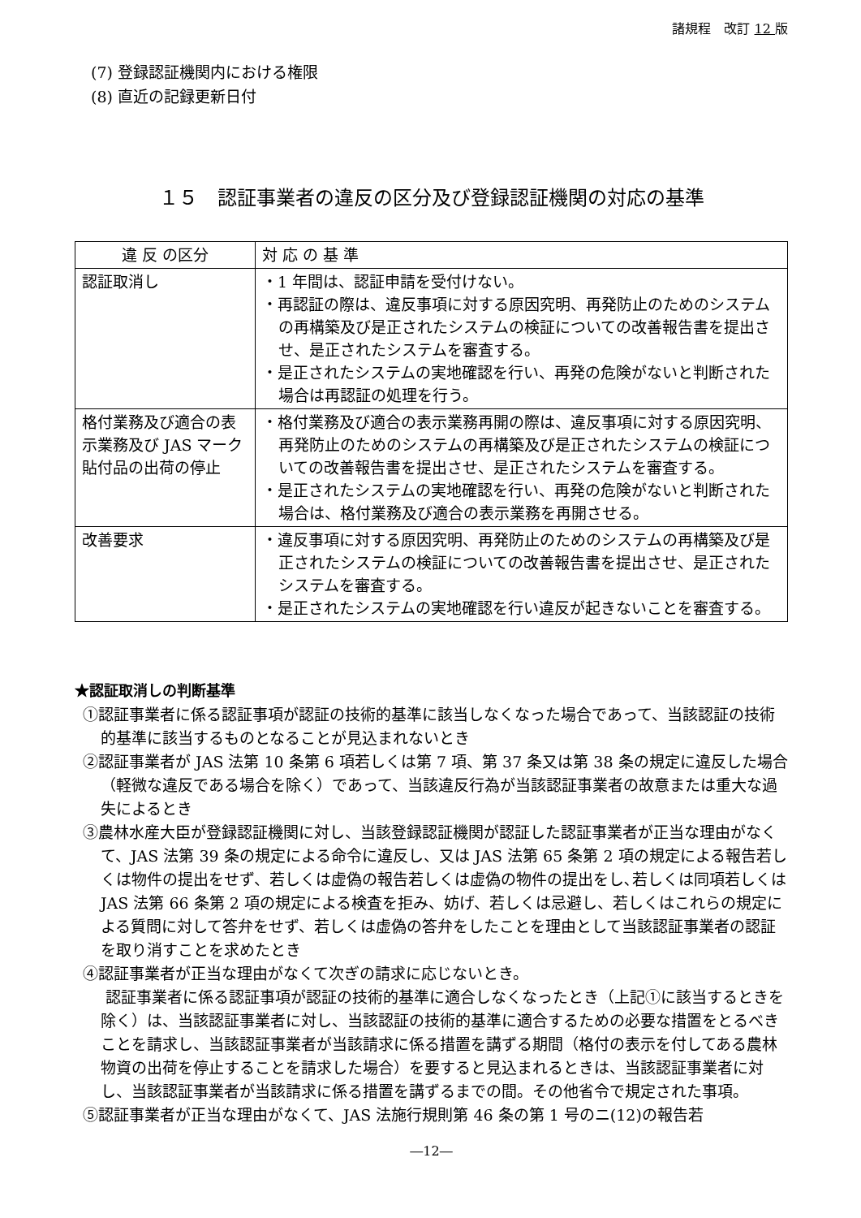諸規程　改訂 12 版
(7) 登録認証機関内における権限
(8) 直近の記録更新日付
１５　認証事業者の違反の区分及び登録認証機関の対応の基準
| 違 反 の区分 | 対 応 の 基 準 |
| --- | --- |
| 認証取消し | ・1 年間は、認証申請を受付けない。 ・再認証の際は、違反事項に対する原因究明、再発防止のためのシステムの再構築及び是正されたシステムの検証についての改善報告書を提出させ、是正されたシステムを審査する。 ・是正されたシステムの実地確認を行い、再発の危険がないと判断された場合は再認証の処理を行う。 |
| 格付業務及び適合の表示業務及び JAS マーク貼付品の出荷の停止 | ・格付業務及び適合の表示業務再開の際は、違反事項に対する原因究明、再発防止のためのシステムの再構築及び是正されたシステムの検証についての改善報告書を提出させ、是正されたシステムを審査する。 ・是正されたシステムの実地確認を行い、再発の危険がないと判断された場合は、格付業務及び適合の表示業務を再開させる。 |
| 改善要求 | ・違反事項に対する原因究明、再発防止のためのシステムの再構築及び是正されたシステムの検証についての改善報告書を提出させ、是正されたシステムを審査する。 ・是正されたシステムの実地確認を行い違反が起きないことを審査する。 |
★認証取消しの判断基準
①認証事業者に係る認証事項が認証の技術的基準に該当しなくなった場合であって、当該認証の技術的基準に該当するものとなることが見込まれないとき
②認証事業者が JAS 法第 10 条第 6 項若しくは第 7 項、第 37 条又は第 38 条の規定に違反した場合（軽微な違反である場合を除く）であって、当該違反行為が当該認証事業者の故意または重大な過失によるとき
③農林水産大臣が登録認証機関に対し、当該登録認証機関が認証した認証事業者が正当な理由がなくて、JAS 法第 39 条の規定による命令に違反し、又は JAS 法第 65 条第 2 項の規定による報告若しくは物件の提出をせず、若しくは虚偽の報告若しくは虚偽の物件の提出をし､若しくは同項若しくは JAS 法第 66 条第 2 項の規定による検査を拒み、妨げ、若しくは忌避し、若しくはこれらの規定による質問に対して答弁をせず、若しくは虚偽の答弁をしたことを理由として当該認証事業者の認証を取り消すことを求めたとき
④認証事業者が正当な理由がなくて次ぎの請求に応じないとき。
認証事業者に係る認証事項が認証の技術的基準に適合しなくなったとき（上記①に該当するときを除く）は、当該認証事業者に対し、当該認証の技術的基準に適合するための必要な措置をとるべきことを請求し、当該認証事業者が当該請求に係る措置を講ずる期間（格付の表示を付してある農林物資の出荷を停止することを請求した場合）を要すると見込まれるときは、当該認証事業者に対し、当該認証事業者が当該請求に係る措置を講ずるまでの間。その他省令で規定された事項。
⑤認証事業者が正当な理由がなくて、JAS 法施行規則第 46 条の第 1 号のニ(12)の報告若
―12―